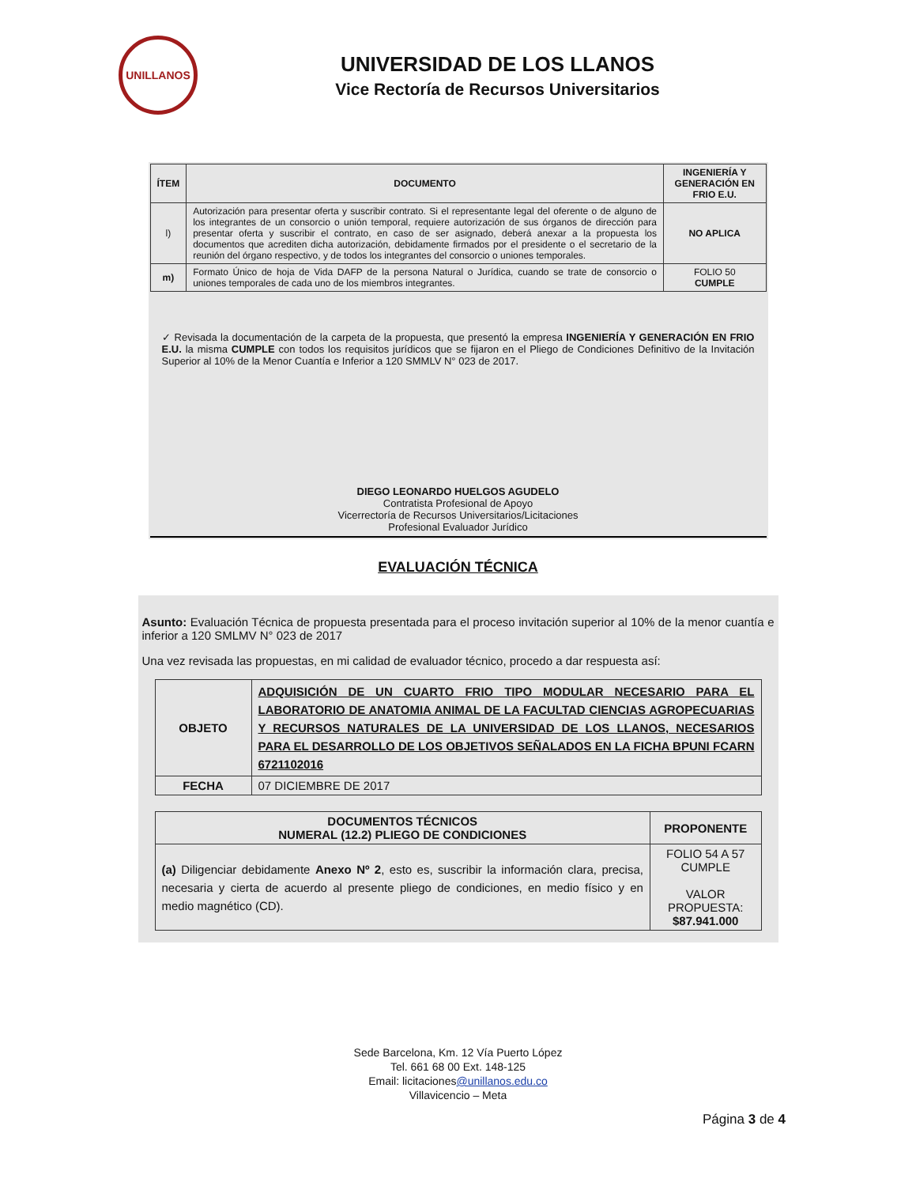UNILLANOS
UNIVERSIDAD DE LOS LLANOS
Vice Rectoría de Recursos Universitarios
| ÍTEM | DOCUMENTO | INGENIERÍA Y GENERACIÓN EN FRIO E.U. |
| --- | --- | --- |
| l) | Autorización para presentar oferta y suscribir contrato. Si el representante legal del oferente o de alguno de los integrantes de un consorcio o unión temporal, requiere autorización de sus órganos de dirección para presentar oferta y suscribir el contrato, en caso de ser asignado, deberá anexar a la propuesta los documentos que acrediten dicha autorización, debidamente firmados por el presidente o el secretario de la reunión del órgano respectivo, y de todos los integrantes del consorcio o uniones temporales. | NO APLICA |
| m) | Formato Único de hoja de Vida DAFP de la persona Natural o Jurídica, cuando se trate de consorcio o uniones temporales de cada uno de los miembros integrantes. | FOLIO 50 CUMPLE |
✓ Revisada la documentación de la carpeta de la propuesta, que presentó la empresa INGENIERÍA Y GENERACIÓN EN FRIO E.U. la misma CUMPLE con todos los requisitos jurídicos que se fijaron en el Pliego de Condiciones Definitivo de la Invitación Superior al 10% de la Menor Cuantía e Inferior a 120 SMMLV N° 023 de 2017.
DIEGO LEONARDO HUELGOS AGUDELO
Contratista Profesional de Apoyo
Vicerrectoría de Recursos Universitarios/Licitaciones
Profesional Evaluador Jurídico
EVALUACIÓN TÉCNICA
Asunto: Evaluación Técnica de propuesta presentada para el proceso invitación superior al 10% de la menor cuantía e inferior a 120 SMLMV N° 023 de 2017
Una vez revisada las propuestas, en mi calidad de evaluador técnico, procedo a dar respuesta así:
| OBJETO | ADQUISICIÓN DE UN CUARTO FRIO TIPO MODULAR NECESARIO PARA EL LABORATORIO DE ANATOMIA ANIMAL DE LA FACULTAD CIENCIAS AGROPECUARIAS Y RECURSOS NATURALES DE LA UNIVERSIDAD DE LOS LLANOS, NECESARIOS PARA EL DESARROLLO DE LOS OBJETIVOS SEÑALADOS EN LA FICHA BPUNI FCARN 6721102016 |
| FECHA | 07 DICIEMBRE DE 2017 |
| DOCUMENTOS TÉCNICOS NUMERAL (12.2) PLIEGO DE CONDICIONES | PROPONENTE |
| --- | --- |
| (a) Diligenciar debidamente Anexo Nº 2 , esto es, suscribir la información clara, precisa, necesaria y cierta de acuerdo al presente pliego de condiciones, en medio físico y en medio magnético (CD). | FOLIO 54 A 57 CUMPLE VALOR PROPUESTA: $87.941.000 |
Sede Barcelona, Km. 12 Vía Puerto López
Tel. 661 68 00 Ext. 148-125
Email: licitaciones@unillanos.edu.co
Villavicencio – Meta
Página 3 de 4